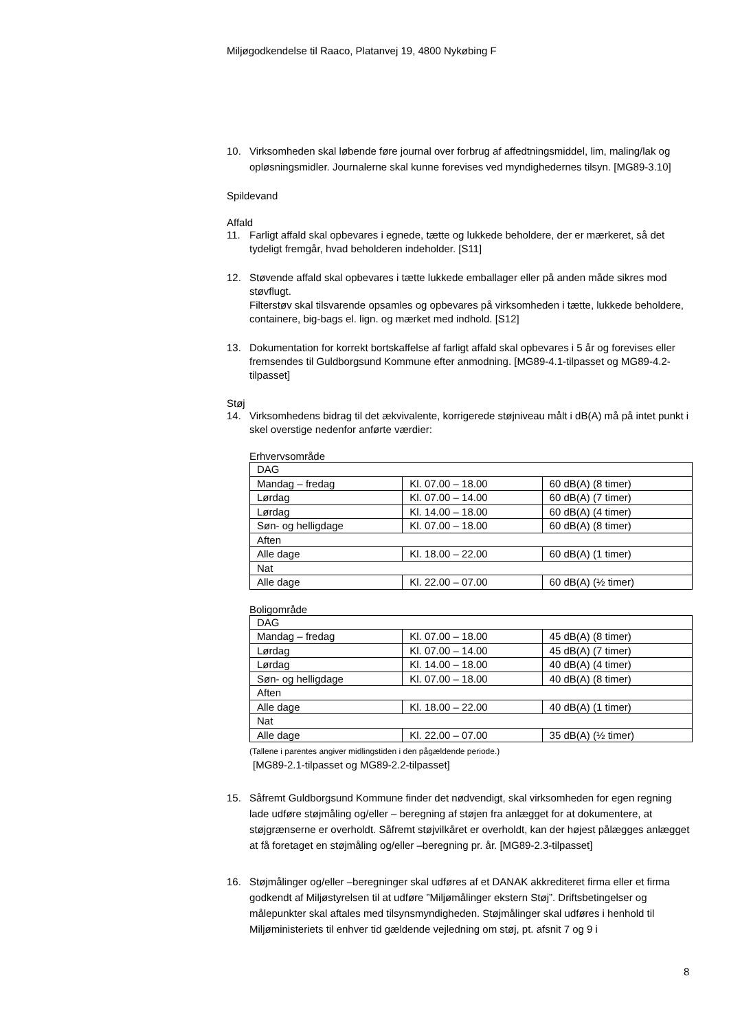Miljøgodkendelse til Raaco, Platanvej 19, 4800 Nykøbing F
10. Virksomheden skal løbende føre journal over forbrug af affedtningsmiddel, lim, maling/lak og opløsningsmidler. Journalerne skal kunne forevises ved myndighedernes tilsyn. [MG89-3.10]
Spildevand
Affald
11. Farligt affald skal opbevares i egnede, tætte og lukkede beholdere, der er mærkeret, så det tydeligt fremgår, hvad beholderen indeholder. [S11]
12. Støvende affald skal opbevares i tætte lukkede emballager eller på anden måde sikres mod støvflugt.
Filterstøv skal tilsvarende opsamles og opbevares på virksomheden i tætte, lukkede beholdere, containere, big-bags el. lign. og mærket med indhold. [S12]
13. Dokumentation for korrekt bortskaffelse af farligt affald skal opbevares i 5 år og forevises eller fremsendes til Guldborgsund Kommune efter anmodning. [MG89-4.1-tilpasset og MG89-4.2-tilpasset]
Støj
14. Virksomhedens bidrag til det ækvivalente, korrigerede støjniveau målt i dB(A) må på intet punkt i skel overstige nedenfor anførte værdier:
Erhvervsområde
| DAG | | |
| Mandag – fredag | Kl. 07.00 – 18.00 | 60 dB(A) (8 timer) |
| Lørdag | Kl. 07.00 – 14.00 | 60 dB(A) (7 timer) |
| Lørdag | Kl. 14.00 – 18.00 | 60 dB(A) (4 timer) |
| Søn- og helligdage | Kl. 07.00 – 18.00 | 60 dB(A) (8 timer) |
| Aften | | |
| Alle dage | Kl. 18.00 – 22.00 | 60 dB(A) (1 timer) |
| Nat | | |
| Alle dage | Kl. 22.00 – 07.00 | 60 dB(A) (½ timer) |
Boligområde
| DAG | | |
| Mandag – fredag | Kl. 07.00 – 18.00 | 45 dB(A) (8 timer) |
| Lørdag | Kl. 07.00 – 14.00 | 45 dB(A) (7 timer) |
| Lørdag | Kl. 14.00 – 18.00 | 40 dB(A) (4 timer) |
| Søn- og helligdage | Kl. 07.00 – 18.00 | 40 dB(A) (8 timer) |
| Aften | | |
| Alle dage | Kl. 18.00 – 22.00 | 40 dB(A) (1 timer) |
| Nat | | |
| Alle dage | Kl. 22.00 – 07.00 | 35 dB(A) (½ timer) |
(Tallene i parentes angiver midlingstiden i den pågældende periode.)
[MG89-2.1-tilpasset og MG89-2.2-tilpasset]
15. Såfremt Guldborgsund Kommune finder det nødvendigt, skal virksomheden for egen regning lade udføre støjmåling og/eller – beregning af støjen fra anlægget for at dokumentere, at støjgrænserne er overholdt. Såfremt støjvilkåret er overholdt, kan der højest pålægges anlægget at få foretaget en støjmåling og/eller –beregning pr. år. [MG89-2.3-tilpasset]
16. Støjmålinger og/eller –beregninger skal udføres af et DANAK akkrediteret firma eller et firma godkendt af Miljøstyrelsen til at udføre ”Miljømålinger ekstern Støj”. Driftsbetingelser og målepunkter skal aftales med tilsynsmyndigheden. Støjmålinger skal udføres i henhold til Miljøministeriets til enhver tid gældende vejledning om støj, pt. afsnit 7 og 9 i
8